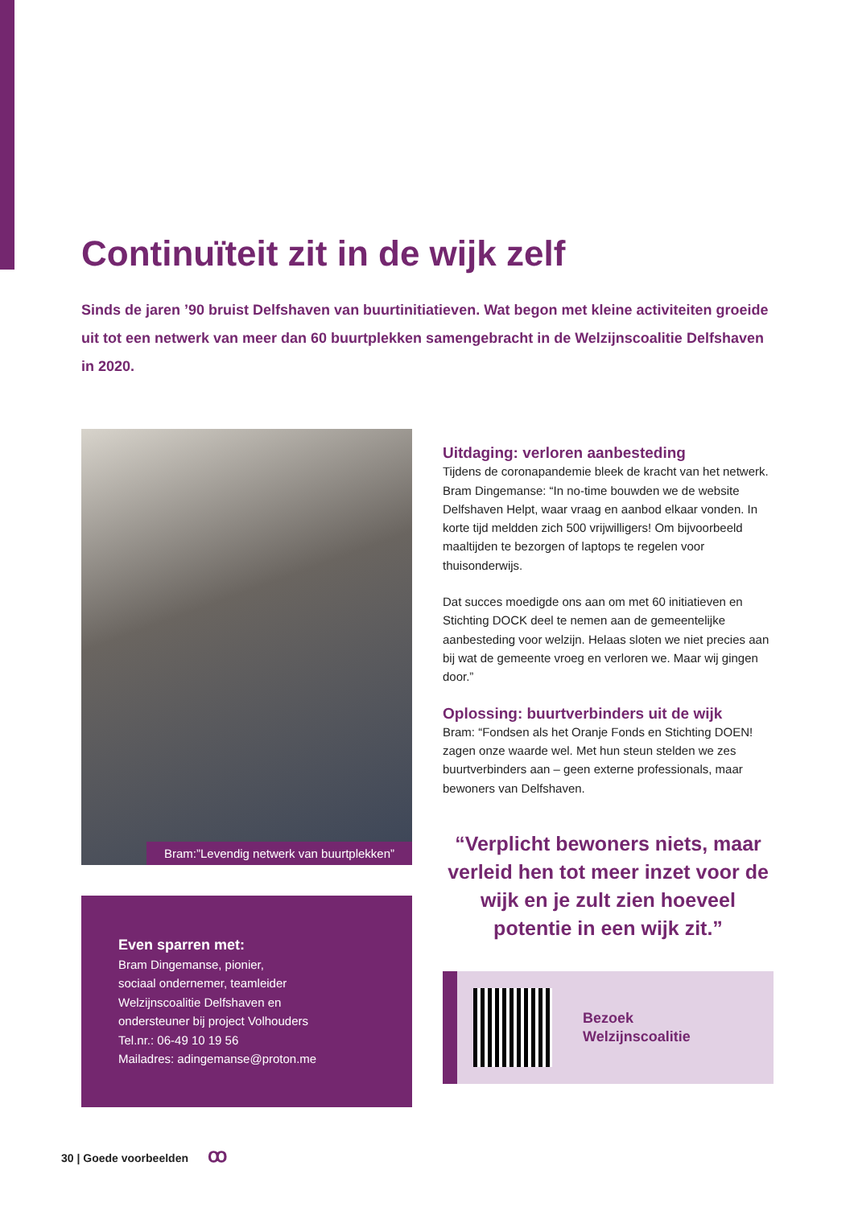Continuïteit zit in de wijk zelf
Sinds de jaren ’90 bruist Delfshaven van buurtinitiatieven. Wat begon met kleine activiteiten groeide uit tot een netwerk van meer dan 60 buurtplekken samengebracht in de Welzijnscoalitie Delfshaven in 2020.
Bram:”Levendig netwerk van buurtplekken”
Even sparren met:
Bram Dingemanse, pionier,
sociaal ondernemer, teamleider
Welzijnscoalitie Delfshaven en
ondersteuner bij project Volhouders
Tel.nr.: 06-49 10 19 56
Mailadres: adingemanse@proton.me
Uitdaging: verloren aanbesteding
Tijdens de coronapandemie bleek de kracht van het netwerk. Bram Dingemanse: “In no-time bouwden we de website Delfshaven Helpt, waar vraag en aanbod elkaar vonden. In korte tijd meldden zich 500 vrijwilligers! Om bijvoorbeeld maaltijden te bezorgen of laptops te regelen voor thuisonderwijs.
Dat succes moedigde ons aan om met 60 initiatieven en Stichting DOCK deel te nemen aan de gemeentelijke aanbesteding voor welzijn. Helaas sloten we niet precies aan bij wat de gemeente vroeg en verloren we. Maar wij gingen door.”
Oplossing: buurtverbinders uit de wijk
Bram: “Fondsen als het Oranje Fonds en Stichting DOEN! zagen onze waarde wel. Met hun steun stelden we zes buurtverbinders aan – geen externe professionals, maar bewoners van Delfshaven.
“Verplicht bewoners niets, maar verleid hen tot meer inzet voor de wijk en je zult zien hoeveel potentie in een wijk zit.”
Bezoek
Welzijnscoalitie
30 | Goede voorbeelden ꝏ